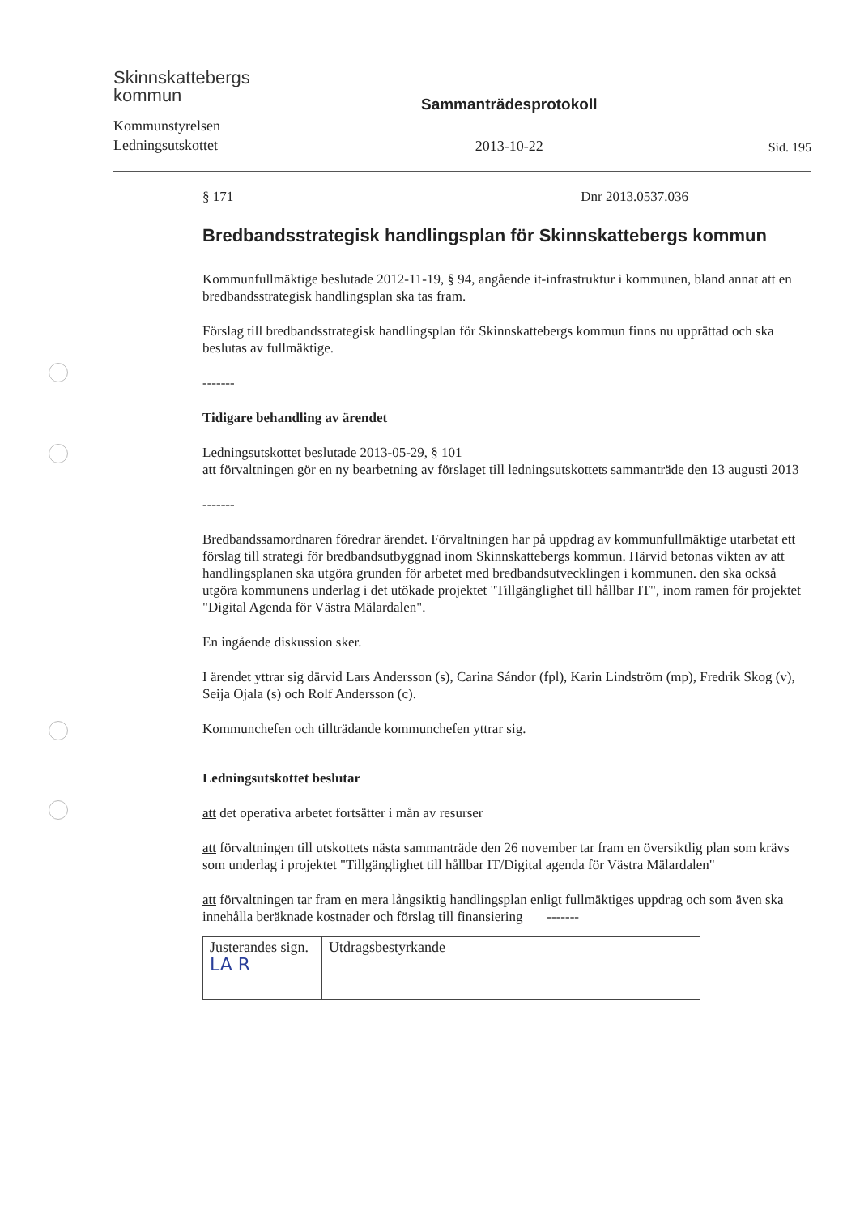Skinnskattebergs
kommun
Kommunstyrelsen
Ledningsutskottet
Sammanträdesprotokoll
2013-10-22
Sid. 195
§ 171 Dnr 2013.0537.036
Bredbandsstrategisk handlingsplan för Skinnskattebergs kommun
Kommunfullmäktige beslutade 2012-11-19, § 94, angående it-infrastruktur i kommunen, bland annat att en bredbandsstrategisk handlingsplan ska tas fram.
Förslag till bredbandsstrategisk handlingsplan för Skinnskattebergs kommun finns nu upprättad och ska beslutas av fullmäktige.
-------
Tidigare behandling av ärendet
Ledningsutskottet beslutade 2013-05-29, § 101
att förvaltningen gör en ny bearbetning av förslaget till ledningsutskottets sammanträde den 13 augusti 2013
-------
Bredbandssamordnaren föredrar ärendet. Förvaltningen har på uppdrag av kommunfullmäktige utarbetat ett förslag till strategi för bredbandsutbyggnad inom Skinnskattebergs kommun. Härvid betonas vikten av att handlingsplanen ska utgöra grunden för arbetet med bredbandsutvecklingen i kommunen. den ska också utgöra kommunens underlag i det utökade projektet "Tillgänglighet till hållbar IT", inom ramen för projektet "Digital Agenda för Västra Mälardalen".
En ingående diskussion sker.
I ärendet yttrar sig därvid Lars Andersson (s), Carina Sándor (fpl), Karin Lindström (mp), Fredrik Skog (v), Seija Ojala (s) och Rolf Andersson (c).
Kommunchefen och tillträdande kommunchefen yttrar sig.
Ledningsutskottet beslutar
att det operativa arbetet fortsätter i mån av resurser
att förvaltningen till utskottets nästa sammanträde den 26 november tar fram en översiktlig plan som krävs som underlag i projektet "Tillgänglighet till hållbar IT/Digital agenda för Västra Mälardalen"
att förvaltningen tar fram en mera långsiktig handlingsplan enligt fullmäktiges uppdrag och som även ska innehålla beräknade kostnader och förslag till finansiering -------
| Justerandes sign. LA R | Utdragsbestyrkande |